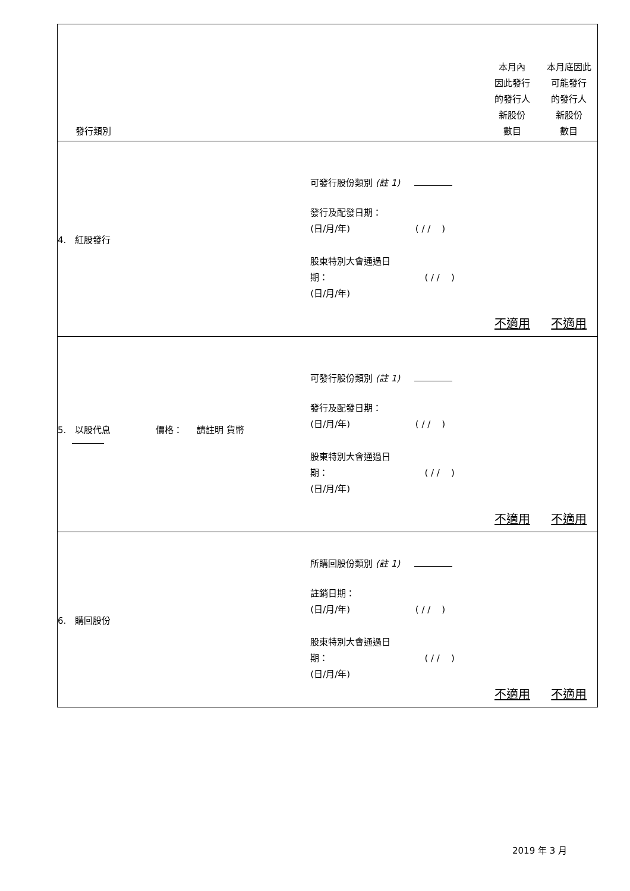| 發行類別 | | 本月內 因此發行 的發行人 新股份 數目 | 本月底因此 可能發行 的發行人 新股份 數目 |
| --- | --- | --- | --- |
| 4. 紅股發行 | 可發行股份類別 (註 1) 發行及配發日期： (日/月/年) ( / / ) 股東特別大會通過日 期： ( / / ) (日/月/年) | 不適用 | 不適用 |
| 5. 以股代息 價格： 請註明 貨幣 | 可發行股份類別 (註 1) 發行及配發日期： (日/月/年) ( / / ) 股東特別大會通過日 期： ( / / ) (日/月/年) | 不適用 | 不適用 |
| 6. 購回股份 | 所購回股份類別 (註 1) 註銷日期： (日/月/年) ( / / ) 股東特別大會通過日 期： ( / / ) (日/月/年) | 不適用 | 不適用 |
2019 年 3 月